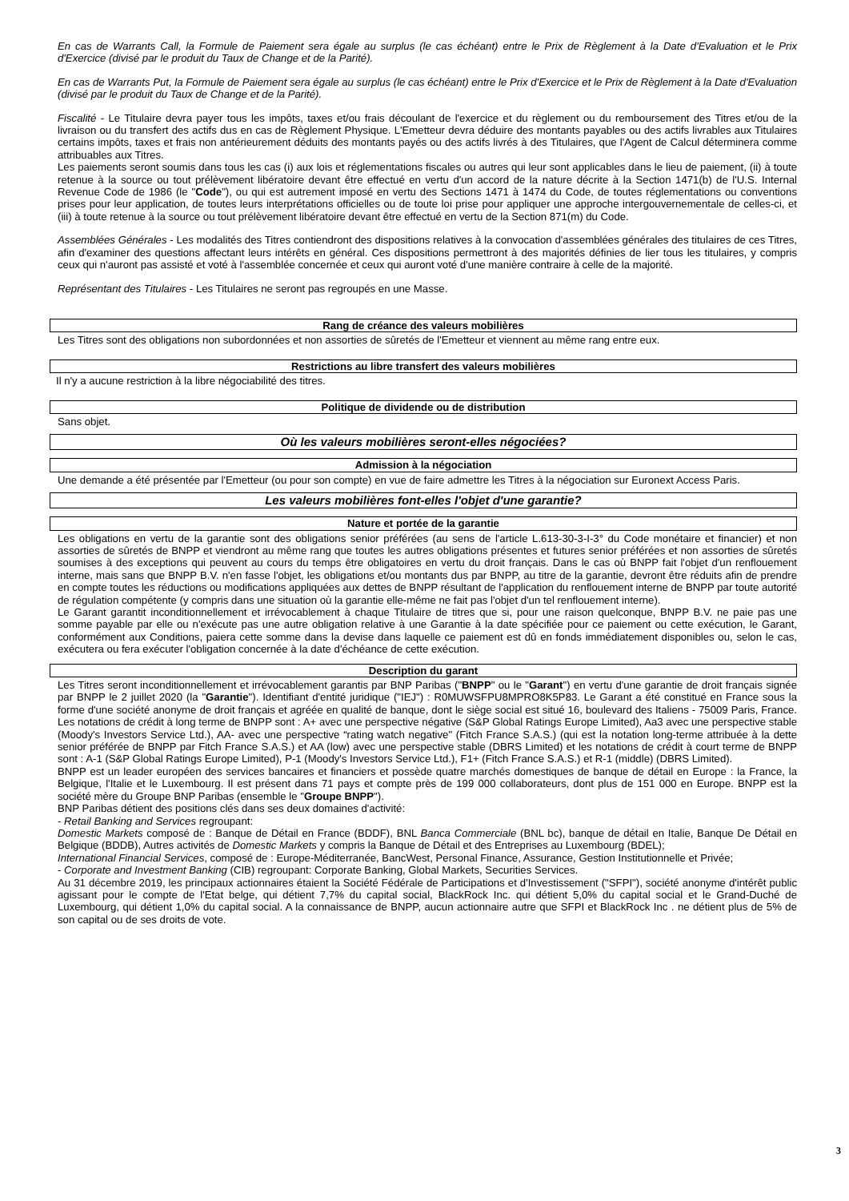En cas de Warrants Call, la Formule de Paiement sera égale au surplus (le cas échéant) entre le Prix de Règlement à la Date d'Evaluation et le Prix d'Exercice (divisé par le produit du Taux de Change et de la Parité).
En cas de Warrants Put, la Formule de Paiement sera égale au surplus (le cas échéant) entre le Prix d'Exercice et le Prix de Règlement à la Date d'Evaluation (divisé par le produit du Taux de Change et de la Parité).
Fiscalité - Le Titulaire devra payer tous les impôts, taxes et/ou frais découlant de l'exercice et du règlement ou du remboursement des Titres et/ou de la livraison ou du transfert des actifs dus en cas de Règlement Physique. L'Emetteur devra déduire des montants payables ou des actifs livrables aux Titulaires certains impôts, taxes et frais non antérieurement déduits des montants payés ou des actifs livrés à des Titulaires, que l'Agent de Calcul déterminera comme attribuables aux Titres.
Les paiements seront soumis dans tous les cas (i) aux lois et réglementations fiscales ou autres qui leur sont applicables dans le lieu de paiement, (ii) à toute retenue à la source ou tout prélèvement libératoire devant être effectué en vertu d'un accord de la nature décrite à la Section 1471(b) de l'U.S. Internal Revenue Code de 1986 (le "Code"), ou qui est autrement imposé en vertu des Sections 1471 à 1474 du Code, de toutes réglementations ou conventions prises pour leur application, de toutes leurs interprétations officielles ou de toute loi prise pour appliquer une approche intergouvernementale de celles-ci, et (iii) à toute retenue à la source ou tout prélèvement libératoire devant être effectué en vertu de la Section 871(m) du Code.
Assemblées Générales - Les modalités des Titres contiendront des dispositions relatives à la convocation d'assemblées générales des titulaires de ces Titres, afin d'examiner des questions affectant leurs intérêts en général. Ces dispositions permettront à des majorités définies de lier tous les titulaires, y compris ceux qui n'auront pas assisté et voté à l'assemblée concernée et ceux qui auront voté d'une manière contraire à celle de la majorité.
Représentant des Titulaires - Les Titulaires ne seront pas regroupés en une Masse.
Rang de créance des valeurs mobilières
Les Titres sont des obligations non subordonnées et non assorties de sûretés de l'Emetteur et viennent au même rang entre eux.
Restrictions au libre transfert des valeurs mobilières
Il n'y a aucune restriction à la libre négociabilité des titres.
Politique de dividende ou de distribution
Sans objet.
Où les valeurs mobilières seront-elles négociées?
Admission à la négociation
Une demande a été présentée par l'Emetteur (ou pour son compte) en vue de faire admettre les Titres à la négociation sur Euronext Access Paris.
Les valeurs mobilières font-elles l'objet d'une garantie?
Nature et portée de la garantie
Les obligations en vertu de la garantie sont des obligations senior préférées (au sens de l'article L.613-30-3-I-3° du Code monétaire et financier) et non assorties de sûretés de BNPP et viendront au même rang que toutes les autres obligations présentes et futures senior préférées et non assorties de sûretés soumises à des exceptions qui peuvent au cours du temps être obligatoires en vertu du droit français. Dans le cas où BNPP fait l'objet d'un renflouement interne, mais sans que BNPP B.V. n'en fasse l'objet, les obligations et/ou montants dus par BNPP, au titre de la garantie, devront être réduits afin de prendre en compte toutes les réductions ou modifications appliquées aux dettes de BNPP résultant de l'application du renflouement interne de BNPP par toute autorité de régulation compétente (y compris dans une situation où la garantie elle-même ne fait pas l'objet d'un tel renflouement interne).
Le Garant garantit inconditionnellement et irrévocablement à chaque Titulaire de titres que si, pour une raison quelconque, BNPP B.V. ne paie pas une somme payable par elle ou n'exécute pas une autre obligation relative à une Garantie à la date spécifiée pour ce paiement ou cette exécution, le Garant, conformément aux Conditions, paiera cette somme dans la devise dans laquelle ce paiement est dû en fonds immédiatement disponibles ou, selon le cas, exécutera ou fera exécuter l'obligation concernée à la date d'échéance de cette exécution.
Description du garant
Les Titres seront inconditionnellement et irrévocablement garantis par BNP Paribas ("BNPP" ou le "Garant") en vertu d'une garantie de droit français signée par BNPP le 2 juillet 2020 (la "Garantie"). Identifiant d'entité juridique ("IEJ") : R0MUWSFPU8MPRO8K5P83. Le Garant a été constitué en France sous la forme d'une société anonyme de droit français et agréée en qualité de banque, dont le siège social est situé 16, boulevard des Italiens - 75009 Paris, France. Les notations de crédit à long terme de BNPP sont : A+ avec une perspective négative (S&P Global Ratings Europe Limited), Aa3 avec une perspective stable (Moody's Investors Service Ltd.), AA- avec une perspective “rating watch negative" (Fitch France S.A.S.) (qui est la notation long-terme attribuée à la dette senior préférée de BNPP par Fitch France S.A.S.) et AA (low) avec une perspective stable (DBRS Limited) et les notations de crédit à court terme de BNPP sont : A-1 (S&P Global Ratings Europe Limited), P-1 (Moody's Investors Service Ltd.), F1+ (Fitch France S.A.S.) et R-1 (middle) (DBRS Limited).
BNPP est un leader européen des services bancaires et financiers et possède quatre marchés domestiques de banque de détail en Europe : la France, la Belgique, l'Italie et le Luxembourg. Il est présent dans 71 pays et compte près de 199 000 collaborateurs, dont plus de 151 000 en Europe. BNPP est la société mère du Groupe BNP Paribas (ensemble le "Groupe BNPP").
BNP Paribas détient des positions clés dans ses deux domaines d'activité:
- Retail Banking and Services regroupant:
Domestic Markets composé de : Banque de Détail en France (BDDF), BNL Banca Commerciale (BNL bc), banque de détail en Italie, Banque De Détail en Belgique (BDDB), Autres activités de Domestic Markets y compris la Banque de Détail et des Entreprises au Luxembourg (BDEL);
International Financial Services, composé de : Europe-Méditerranée, BancWest, Personal Finance, Assurance, Gestion Institutionnelle et Privée;
- Corporate and Investment Banking (CIB) regroupant: Corporate Banking, Global Markets, Securities Services.
Au 31 décembre 2019, les principaux actionnaires étaient la Société Fédérale de Participations et d'Investissement ("SFPI"), société anonyme d'intérêt public agissant pour le compte de l'Etat belge, qui détient 7,7% du capital social, BlackRock Inc. qui détient 5,0% du capital social et le Grand-Duché de Luxembourg, qui détient 1,0% du capital social. A la connaissance de BNPP, aucun actionnaire autre que SFPI et BlackRock Inc . ne détient plus de 5% de son capital ou de ses droits de vote.
3